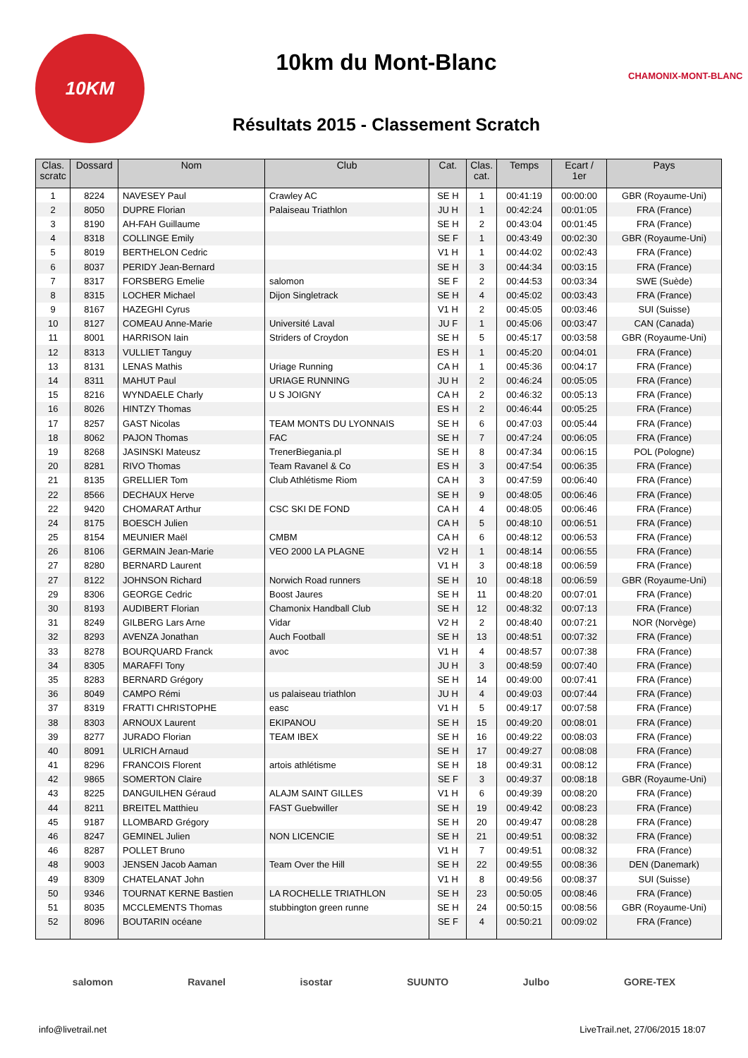10KM
10km du Mont-Blanc
Résultats 2015 - Classement Scratch
CHAMONIX-MONT-BLANC
| Clas. scratc | Dossard | Nom | Club | Cat. | Clas. cat. | Temps | Ecart / 1er | Pays |
| --- | --- | --- | --- | --- | --- | --- | --- | --- |
| 1 | 8224 | NAVESEY Paul | Crawley AC | SE H | 1 | 00:41:19 | 00:00:00 | GBR (Royaume-Uni) |
| 2 | 8050 | DUPRE Florian | Palaiseau Triathlon | JU H | 1 | 00:42:24 | 00:01:05 | FRA (France) |
| 3 | 8190 | AH-FAH Guillaume | | SE H | 2 | 00:43:04 | 00:01:45 | FRA (France) |
| 4 | 8318 | COLLINGE Emily | | SE F | 1 | 00:43:49 | 00:02:30 | GBR (Royaume-Uni) |
| 5 | 8019 | BERTHELON Cedric | | V1 H | 1 | 00:44:02 | 00:02:43 | FRA (France) |
| 6 | 8037 | PERIDY Jean-Bernard | | SE H | 3 | 00:44:34 | 00:03:15 | FRA (France) |
| 7 | 8317 | FORSBERG Emelie | salomon | SE F | 2 | 00:44:53 | 00:03:34 | SWE (Suède) |
| 8 | 8315 | LOCHER Michael | Dijon Singletrack | SE H | 4 | 00:45:02 | 00:03:43 | FRA (France) |
| 9 | 8167 | HAZEGHI Cyrus | | V1 H | 2 | 00:45:05 | 00:03:46 | SUI (Suisse) |
| 10 | 8127 | COMEAU Anne-Marie | Université Laval | JU F | 1 | 00:45:06 | 00:03:47 | CAN (Canada) |
| 11 | 8001 | HARRISON Iain | Striders of Croydon | SE H | 5 | 00:45:17 | 00:03:58 | GBR (Royaume-Uni) |
| 12 | 8313 | VULLIET Tanguy | | ES H | 1 | 00:45:20 | 00:04:01 | FRA (France) |
| 13 | 8131 | LENAS Mathis | Uriage Running | CA H | 1 | 00:45:36 | 00:04:17 | FRA (France) |
| 14 | 8311 | MAHUT Paul | URIAGE RUNNING | JU H | 2 | 00:46:24 | 00:05:05 | FRA (France) |
| 15 | 8216 | WYNDAELE Charly | U S JOIGNY | CA H | 2 | 00:46:32 | 00:05:13 | FRA (France) |
| 16 | 8026 | HINTZY Thomas | | ES H | 2 | 00:46:44 | 00:05:25 | FRA (France) |
| 17 | 8257 | GAST Nicolas | TEAM MONTS DU LYONNAIS | SE H | 6 | 00:47:03 | 00:05:44 | FRA (France) |
| 18 | 8062 | PAJON Thomas | FAC | SE H | 7 | 00:47:24 | 00:06:05 | FRA (France) |
| 19 | 8268 | JASINSKI Mateusz | TrenerBiegania.pl | SE H | 8 | 00:47:34 | 00:06:15 | POL (Pologne) |
| 20 | 8281 | RIVO Thomas | Team Ravanel & Co | ES H | 3 | 00:47:54 | 00:06:35 | FRA (France) |
| 21 | 8135 | GRELLIER Tom | Club Athlétisme Riom | CA H | 3 | 00:47:59 | 00:06:40 | FRA (France) |
| 22 | 8566 | DECHAUX Herve | | SE H | 9 | 00:48:05 | 00:06:46 | FRA (France) |
| 22 | 9420 | CHOMARAT Arthur | CSC SKI DE FOND | CA H | 4 | 00:48:05 | 00:06:46 | FRA (France) |
| 24 | 8175 | BOESCH Julien | | CA H | 5 | 00:48:10 | 00:06:51 | FRA (France) |
| 25 | 8154 | MEUNIER Maël | CMBM | CA H | 6 | 00:48:12 | 00:06:53 | FRA (France) |
| 26 | 8106 | GERMAIN Jean-Marie | VEO 2000 LA PLAGNE | V2 H | 1 | 00:48:14 | 00:06:55 | FRA (France) |
| 27 | 8280 | BERNARD Laurent | | V1 H | 3 | 00:48:18 | 00:06:59 | FRA (France) |
| 27 | 8122 | JOHNSON Richard | Norwich Road runners | SE H | 10 | 00:48:18 | 00:06:59 | GBR (Royaume-Uni) |
| 29 | 8306 | GEORGE Cedric | Boost Jaures | SE H | 11 | 00:48:20 | 00:07:01 | FRA (France) |
| 30 | 8193 | AUDIBERT Florian | Chamonix Handball Club | SE H | 12 | 00:48:32 | 00:07:13 | FRA (France) |
| 31 | 8249 | GILBERG Lars Arne | Vidar | V2 H | 2 | 00:48:40 | 00:07:21 | NOR (Norvège) |
| 32 | 8293 | AVENZA Jonathan | Auch Football | SE H | 13 | 00:48:51 | 00:07:32 | FRA (France) |
| 33 | 8278 | BOURQUARD Franck | avoc | V1 H | 4 | 00:48:57 | 00:07:38 | FRA (France) |
| 34 | 8305 | MARAFFI Tony | | JU H | 3 | 00:48:59 | 00:07:40 | FRA (France) |
| 35 | 8283 | BERNARD Grégory | | SE H | 14 | 00:49:00 | 00:07:41 | FRA (France) |
| 36 | 8049 | CAMPO Rémi | us palaiseau triathlon | JU H | 4 | 00:49:03 | 00:07:44 | FRA (France) |
| 37 | 8319 | FRATTI CHRISTOPHE | easc | V1 H | 5 | 00:49:17 | 00:07:58 | FRA (France) |
| 38 | 8303 | ARNOUX Laurent | EKIPANOU | SE H | 15 | 00:49:20 | 00:08:01 | FRA (France) |
| 39 | 8277 | JURADO Florian | TEAM IBEX | SE H | 16 | 00:49:22 | 00:08:03 | FRA (France) |
| 40 | 8091 | ULRICH Arnaud | | SE H | 17 | 00:49:27 | 00:08:08 | FRA (France) |
| 41 | 8296 | FRANCOIS Florent | artois athlétisme | SE H | 18 | 00:49:31 | 00:08:12 | FRA (France) |
| 42 | 9865 | SOMERTON Claire | | SE F | 3 | 00:49:37 | 00:08:18 | GBR (Royaume-Uni) |
| 43 | 8225 | DANGUILHEN Géraud | ALAJM SAINT GILLES | V1 H | 6 | 00:49:39 | 00:08:20 | FRA (France) |
| 44 | 8211 | BREITEL Matthieu | FAST Guebwiller | SE H | 19 | 00:49:42 | 00:08:23 | FRA (France) |
| 45 | 9187 | LLOMBARD Grégory | | SE H | 20 | 00:49:47 | 00:08:28 | FRA (France) |
| 46 | 8247 | GEMINEL Julien | NON LICENCIE | SE H | 21 | 00:49:51 | 00:08:32 | FRA (France) |
| 46 | 8287 | POLLET Bruno | | V1 H | 7 | 00:49:51 | 00:08:32 | FRA (France) |
| 48 | 9003 | JENSEN Jacob Aaman | Team Over the Hill | SE H | 22 | 00:49:55 | 00:08:36 | DEN (Danemark) |
| 49 | 8309 | CHATELANAT John | | V1 H | 8 | 00:49:56 | 00:08:37 | SUI (Suisse) |
| 50 | 9346 | TOURNAT KERNE Bastien | LA ROCHELLE TRIATHLON | SE H | 23 | 00:50:05 | 00:08:46 | FRA (France) |
| 51 | 8035 | MCCLEMENTS Thomas | stubbington green runne | SE H | 24 | 00:50:15 | 00:08:56 | GBR (Royaume-Uni) |
| 52 | 8096 | BOUTARIN océane | | SE F | 4 | 00:50:21 | 00:09:02 | FRA (France) |
salomon Ravanel isostar SUUNTO Julbo GORE-TEX
info@livetrail.net LiveTrail.net, 27/06/2015 18:07